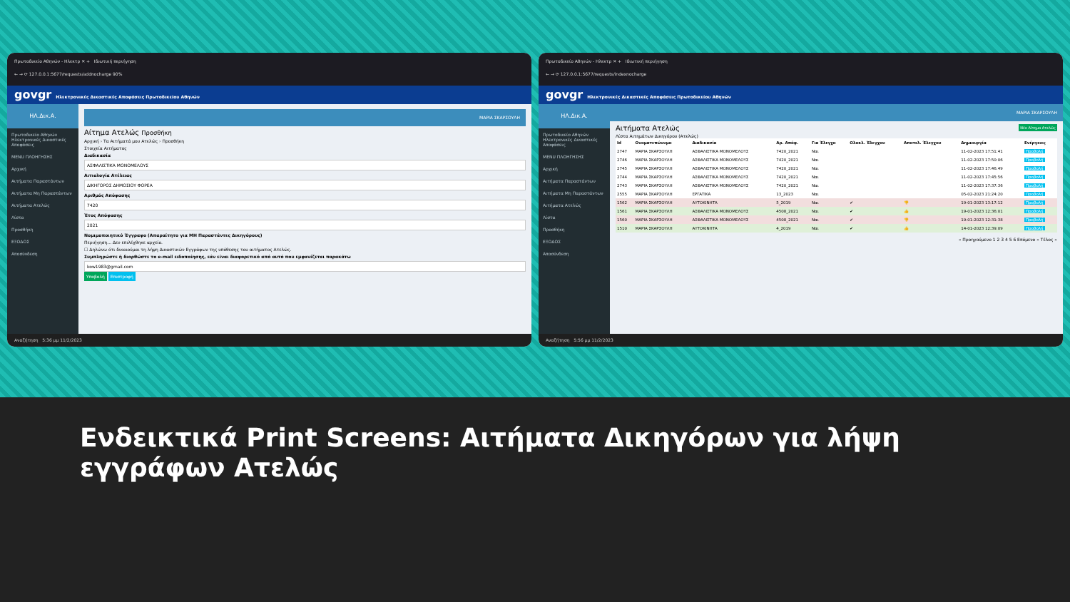Πρωτοδικείο Αθηνών - Ηλεκτρ ✕ + Ιδιωτική περιήγηση
← → ⟳ 127.0.0.1:5677/requests/addnocharge 90%
govgr Ηλεκτρονικές Δικαστικές Αποφάσεις Πρωτοδικείου Αθηνών
ΗΛ.Δικ.Α.
Πρωτοδικείο Αθηνών
Ηλεκτρονικές Δικαστικές Αποφάσεις
MENU ΠΛΟΗΓΗΣΗΣ
Αρχική
Αιτήματα Παραστάντων
Αιτήματα Μη Παραστάντων
Αιτήματα Ατελώς
Λίστα
Προσθήκη
ΕΞΟΔΟΣ
Αποσύνδεση
ΜΑΡΙΑ ΣΚΑΡΣΟΥΛΗ
Αίτημα Ατελώς Προσθήκη
Αρχική › Τα Αιτήματά μου Ατελώς › Προσθήκη
Στοιχεία Αιτήματος
Διαδικασία
ΑΣΦΑΛΙΣΤΙΚΑ ΜΟΝΟΜΕΛΟΥΣ
Αιτιολογία Ατέλειας
ΔΙΚΗΓΟΡΟΣ ΔΗΜΟΣΙΟΥ ΦΟΡΕΑ
Αριθμός Απόφασης
7420
Έτος Απόφασης
2021
Νομιμοποιητικό Έγγραφο (Απαραίτητο για ΜΗ Παραστάντες Δικηγόρους)
Περιήγηση... Δεν επιλέχθηκε αρχείο.
☐ Δηλώνω ότι δικαιούμαι τη λήψη Δικαστικών Εγγράφων της υπόθεσης του αιτήματος Ατελώς.
Συμπληρώστε ή διορθώστε το e-mail ειδοποίησης, εάν είναι διαφορετικό από αυτό που εμφανίζεται παρακάτω
kow1983@gmail.com
Υποβολή Επιστροφή
Αναζήτηση 5:36 μμ 11/2/2023
Πρωτοδικείο Αθηνών - Ηλεκτρ ✕ + Ιδιωτική περιήγηση
← → ⟳ 127.0.0.1:5677/requests/indexnocharge
govgr Ηλεκτρονικές Δικαστικές Αποφάσεις Πρωτοδικείου Αθηνών
ΗΛ.Δικ.Α.
Πρωτοδικείο Αθηνών
Ηλεκτρονικές Δικαστικές Αποφάσεις
MENU ΠΛΟΗΓΗΣΗΣ
Αρχική
Αιτήματα Παραστάντων
Αιτήματα Μη Παραστάντων
Αιτήματα Ατελώς
Λίστα
Προσθήκη
ΕΞΟΔΟΣ
Αποσύνδεση
ΜΑΡΙΑ ΣΚΑΡΣΟΥΛΗ
Αιτήματα Ατελώς Νέο Αίτημα Ατελώς
Λίστα Αιτημάτων Δικηγόρου (Ατελώς)
| Id | Ονοματεπώνυμο | Διαδικασία | Αρ. Απόφ. | Για Έλεγχο | Ολοκλ. Έλεγχου | Αποτελ. Έλεγχου | Δημιουργία | Ενέργειες |
| --- | --- | --- | --- | --- | --- | --- | --- | --- |
| 2747 | ΜΑΡΙΑ ΣΚΑΡΣΟΥΛΗ | ΑΣΦΑΛΙΣΤΙΚΑ ΜΟΝΟΜΕΛΟΥΣ | 7420_2021 | Ναι | | | 11-02-2023 17:51:41 | Προβολή |
| 2746 | ΜΑΡΙΑ ΣΚΑΡΣΟΥΛΗ | ΑΣΦΑΛΙΣΤΙΚΑ ΜΟΝΟΜΕΛΟΥΣ | 7420_2021 | Ναι | | | 11-02-2023 17:50:06 | Προβολή |
| 2745 | ΜΑΡΙΑ ΣΚΑΡΣΟΥΛΗ | ΑΣΦΑΛΙΣΤΙΚΑ ΜΟΝΟΜΕΛΟΥΣ | 7420_2021 | Ναι | | | 11-02-2023 17:46:49 | Προβολή |
| 2744 | ΜΑΡΙΑ ΣΚΑΡΣΟΥΛΗ | ΑΣΦΑΛΙΣΤΙΚΑ ΜΟΝΟΜΕΛΟΥΣ | 7420_2021 | Ναι | | | 11-02-2023 17:45:56 | Προβολή |
| 2743 | ΜΑΡΙΑ ΣΚΑΡΣΟΥΛΗ | ΑΣΦΑΛΙΣΤΙΚΑ ΜΟΝΟΜΕΛΟΥΣ | 7420_2021 | Ναι | | | 11-02-2023 17:37:36 | Προβολή |
| 2555 | ΜΑΡΙΑ ΣΚΑΡΣΟΥΛΗ | ΕΡΓΑΤΙΚΑ | 13_2023 | Ναι | | | 05-02-2023 21:24:20 | Προβολή |
| 1562 | ΜΑΡΙΑ ΣΚΑΡΣΟΥΛΗ | ΑΥΤΟΚΙΝΗΤΑ | 5_2019 | Ναι | ✔ | 👎 | 19-01-2023 13:17:12 | Προβολή |
| 1561 | ΜΑΡΙΑ ΣΚΑΡΣΟΥΛΗ | ΑΣΦΑΛΙΣΤΙΚΑ ΜΟΝΟΜΕΛΟΥΣ | 4508_2021 | Ναι | ✔ | 👍 | 19-01-2023 12:36:01 | Προβολή |
| 1560 | ΜΑΡΙΑ ΣΚΑΡΣΟΥΛΗ | ΑΣΦΑΛΙΣΤΙΚΑ ΜΟΝΟΜΕΛΟΥΣ | 4508_2021 | Ναι | ✔ | 👎 | 19-01-2023 12:31:38 | Προβολή |
| 1510 | ΜΑΡΙΑ ΣΚΑΡΣΟΥΛΗ | ΑΥΤΟΚΙΝΗΤΑ | 4_2019 | Ναι | ✔ | 👍 | 14-01-2023 12:39:09 | Προβολή |
« Προηγούμενο 1 2 3 4 5 6 Επόμενο » Τέλος »
Αναζήτηση 5:56 μμ 11/2/2023
Ενδεικτικά Print Screens: Αιτήματα Δικηγόρων για λήψη εγγράφων Ατελώς